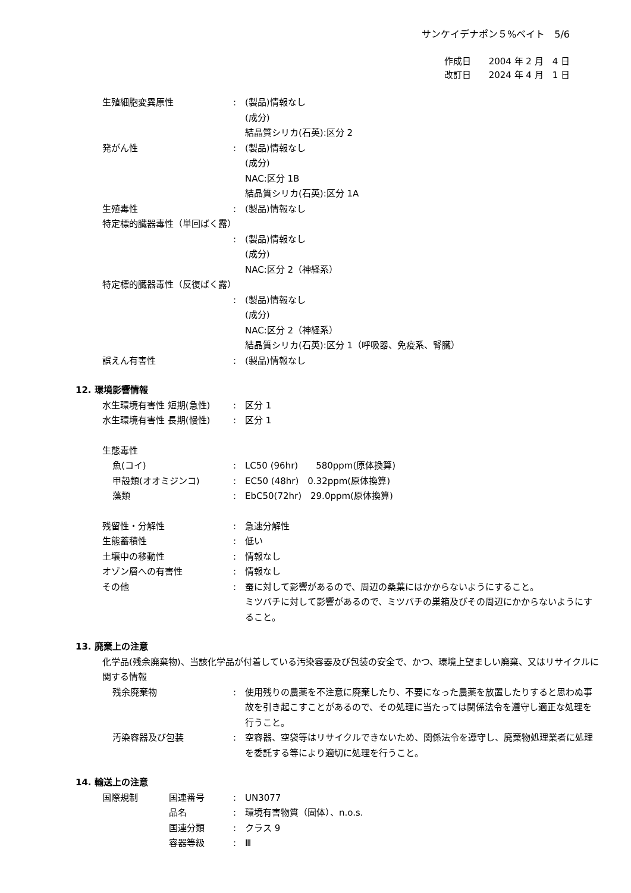サンケイデナポン５%ベイト　5/6
作成日　　2004 年 2 月　4 日
改訂日　　2024 年 4 月　1 日
生殖細胞変異原性 : (製品)情報なし
(成分)
結晶質シリカ(石英):区分 2
発がん性 : (製品)情報なし
(成分)
NAC:区分 1B
結晶質シリカ(石英):区分 1A
生殖毒性 : (製品)情報なし
特定標的臓器毒性（単回ばく露）
: (製品)情報なし
(成分)
NAC:区分 2（神経系）
特定標的臓器毒性（反復ばく露）
: (製品)情報なし
(成分)
NAC:区分 2（神経系）
結晶質シリカ(石英):区分 1（呼吸器、免疫系、腎臓）
誤えん有害性 : (製品)情報なし
12. 環境影響情報
水生環境有害性 短期(急性) : 区分 1
水生環境有害性 長期(慢性) : 区分 1
生態毒性
魚(コイ) : LC50 (96hr)　　580ppm(原体換算)
甲殻類(オオミジンコ) : EC50 (48hr)　0.32ppm(原体換算)
藻類 : EbC50(72hr)　29.0ppm(原体換算)
残留性・分解性 : 急速分解性
生態蓄積性 : 低い
土壌中の移動性 : 情報なし
オゾン層への有害性 : 情報なし
その他 : 蚕に対して影響があるので、周辺の桑葉にはかからないようにすること。
ミツバチに対して影響があるので、ミツバチの巣箱及びその周辺にかからないようにすること。
13. 廃棄上の注意
化学品(残余廃棄物)、当該化学品が付着している汚染容器及び包装の安全で、かつ、環境上望ましい廃棄、又はリサイクルに関する情報
残余廃棄物 : 使用残りの農薬を不注意に廃棄したり、不要になった農薬を放置したりすると思わぬ事故を引き起こすことがあるので、その処理に当たっては関係法令を遵守し適正な処理を行うこと。
汚染容器及び包装 : 空容器、空袋等はリサイクルできないため、関係法令を遵守し、廃棄物処理業者に処理を委託する等により適切に処理を行うこと。
14. 輸送上の注意
国際規制 国連番号 : UN3077
品名 : 環境有害物質（固体）、n.o.s.
国連分類 : クラス 9
容器等級 : Ⅲ